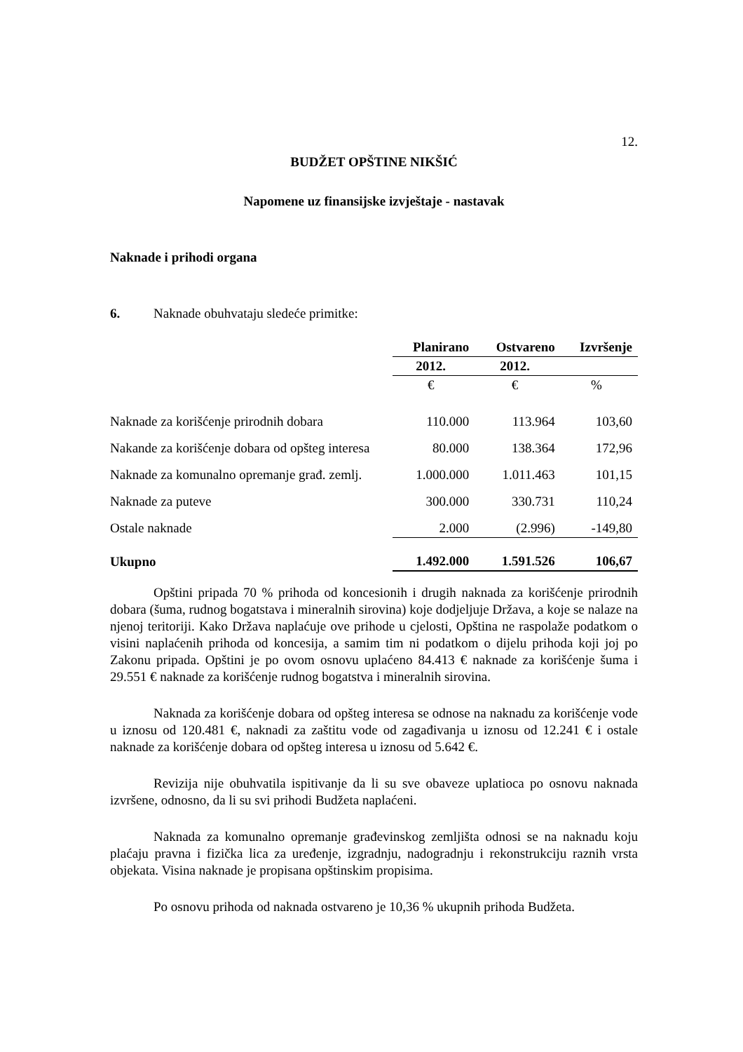12.
BUDŽET OPŠTINE NIKŠIĆ
Napomene uz finansijske izvještaje - nastavak
Naknade i prihodi organa
6. Naknade obuhvataju sledeće primitke:
| | Planirano | Ostvareno | Izvršenje |
| --- | --- | --- | --- |
| | 2012. | 2012. | |
| | € | € | % |
| Naknade za korišćenje prirodnih dobara | 110.000 | 113.964 | 103,60 |
| Nakande za korišćenje dobara od opšteg interesa | 80.000 | 138.364 | 172,96 |
| Naknade za komunalno opremanje građ. zemlj. | 1.000.000 | 1.011.463 | 101,15 |
| Naknade za puteve | 300.000 | 330.731 | 110,24 |
| Ostale naknade | 2.000 | (2.996) | -149,80 |
| Ukupno | 1.492.000 | 1.591.526 | 106,67 |
Opštini pripada 70 % prihoda od koncesionih i drugih naknada za korišćenje prirodnih dobara (šuma, rudnog bogatstava i mineralnih sirovina) koje dodjeljuje Država, a koje se nalaze na njenoj teritoriji. Kako Država naplaćuje ove prihode u cjelosti, Opština ne raspolaže podatkom o visini naplaćenih prihoda od koncesija, a samim tim ni podatkom o dijelu prihoda koji joj po Zakonu pripada. Opštini je po ovom osnovu uplaćeno 84.413 € naknade za korišćenje šuma i 29.551 € naknade za korišćenje rudnog bogatstva i mineralnih sirovina.
Naknada za korišćenje dobara od opšteg interesa se odnose na naknadu za korišćenje vode u iznosu od 120.481 €, naknadi za zaštitu vode od zagađivanja u iznosu od 12.241 € i ostale naknade za korišćenje dobara od opšteg interesa u iznosu od 5.642 €.
Revizija nije obuhvatila ispitivanje da li su sve obaveze uplatioca po osnovu naknada izvršene, odnosno, da li su svi prihodi Budžeta naplaćeni.
Naknada za komunalno opremanje građevinskog zemljišta odnosi se na naknadu koju plaćaju pravna i fizička lica za uređenje, izgradnju, nadogradnju i rekonstrukciju raznih vrsta objekata. Visina naknade je propisana opštinskim propisima.
Po osnovu prihoda od naknada ostvareno je 10,36 % ukupnih prihoda Budžeta.